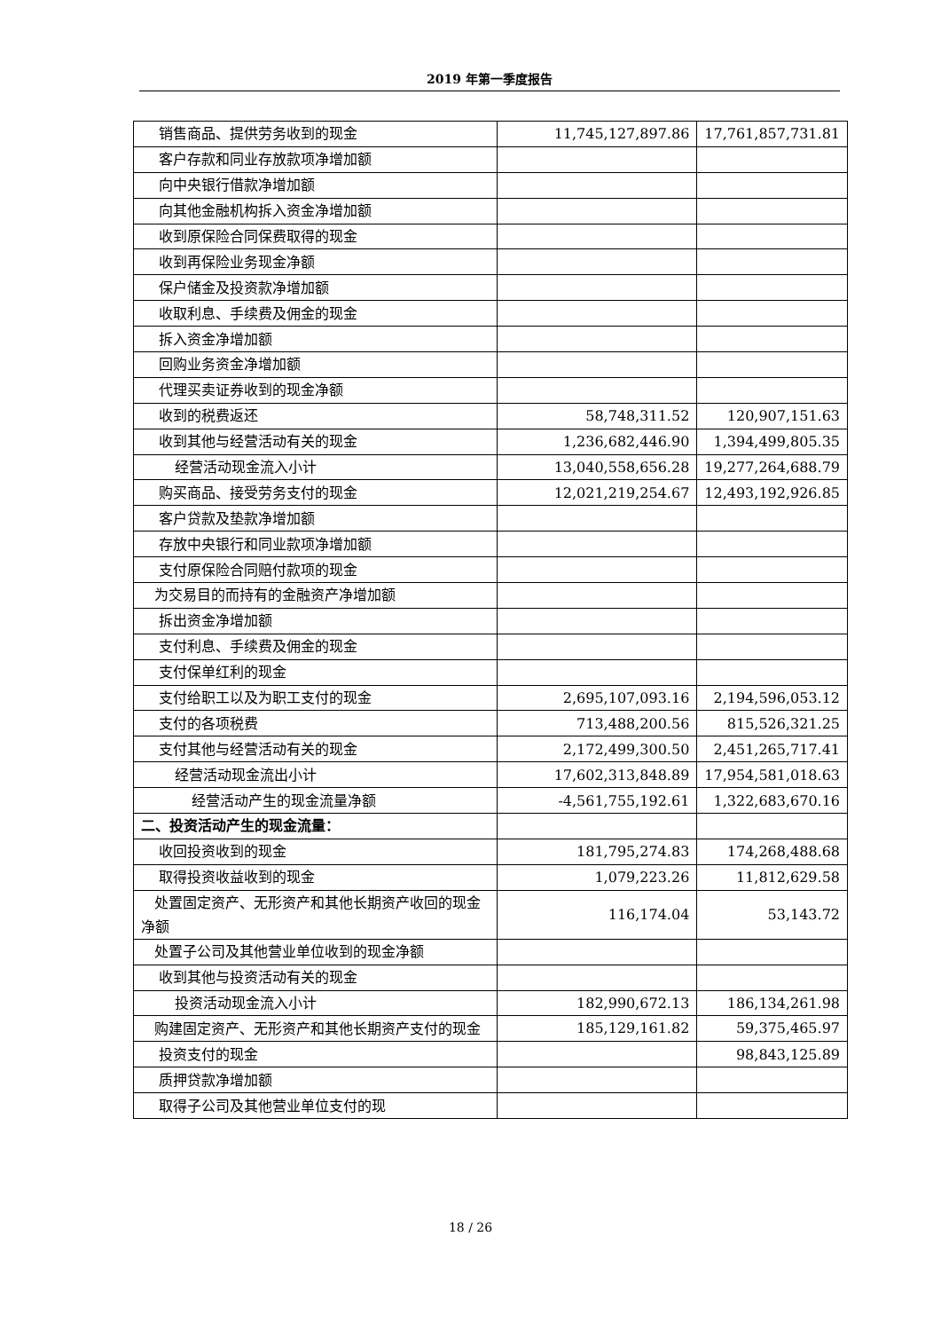2019 年第一季度报告
| 销售商品、提供劳务收到的现金 | 11,745,127,897.86 | 17,761,857,731.81 |
| 客户存款和同业存放款项净增加额 | | |
| 向中央银行借款净增加额 | | |
| 向其他金融机构拆入资金净增加额 | | |
| 收到原保险合同保费取得的现金 | | |
| 收到再保险业务现金净额 | | |
| 保户储金及投资款净增加额 | | |
| 收取利息、手续费及佣金的现金 | | |
| 拆入资金净增加额 | | |
| 回购业务资金净增加额 | | |
| 代理买卖证券收到的现金净额 | | |
| 收到的税费返还 | 58,748,311.52 | 120,907,151.63 |
| 收到其他与经营活动有关的现金 | 1,236,682,446.90 | 1,394,499,805.35 |
| 经营活动现金流入小计 | 13,040,558,656.28 | 19,277,264,688.79 |
| 购买商品、接受劳务支付的现金 | 12,021,219,254.67 | 12,493,192,926.85 |
| 客户贷款及垫款净增加额 | | |
| 存放中央银行和同业款项净增加额 | | |
| 支付原保险合同赔付款项的现金 | | |
| 为交易目的而持有的金融资产净增加额 | | |
| 拆出资金净增加额 | | |
| 支付利息、手续费及佣金的现金 | | |
| 支付保单红利的现金 | | |
| 支付给职工以及为职工支付的现金 | 2,695,107,093.16 | 2,194,596,053.12 |
| 支付的各项税费 | 713,488,200.56 | 815,526,321.25 |
| 支付其他与经营活动有关的现金 | 2,172,499,300.50 | 2,451,265,717.41 |
| 经营活动现金流出小计 | 17,602,313,848.89 | 17,954,581,018.63 |
| 经营活动产生的现金流量净额 | -4,561,755,192.61 | 1,322,683,670.16 |
| 二、投资活动产生的现金流量： | | |
| 收回投资收到的现金 | 181,795,274.83 | 174,268,488.68 |
| 取得投资收益收到的现金 | 1,079,223.26 | 11,812,629.58 |
| 处置固定资产、无形资产和其他长期资产收回的现金净额 | 116,174.04 | 53,143.72 |
| 处置子公司及其他营业单位收到的现金净额 | | |
| 收到其他与投资活动有关的现金 | | |
| 投资活动现金流入小计 | 182,990,672.13 | 186,134,261.98 |
| 购建固定资产、无形资产和其他长期资产支付的现金 | 185,129,161.82 | 59,375,465.97 |
| 投资支付的现金 | | 98,843,125.89 |
| 质押贷款净增加额 | | |
| 取得子公司及其他营业单位支付的现 | | |
18 / 26